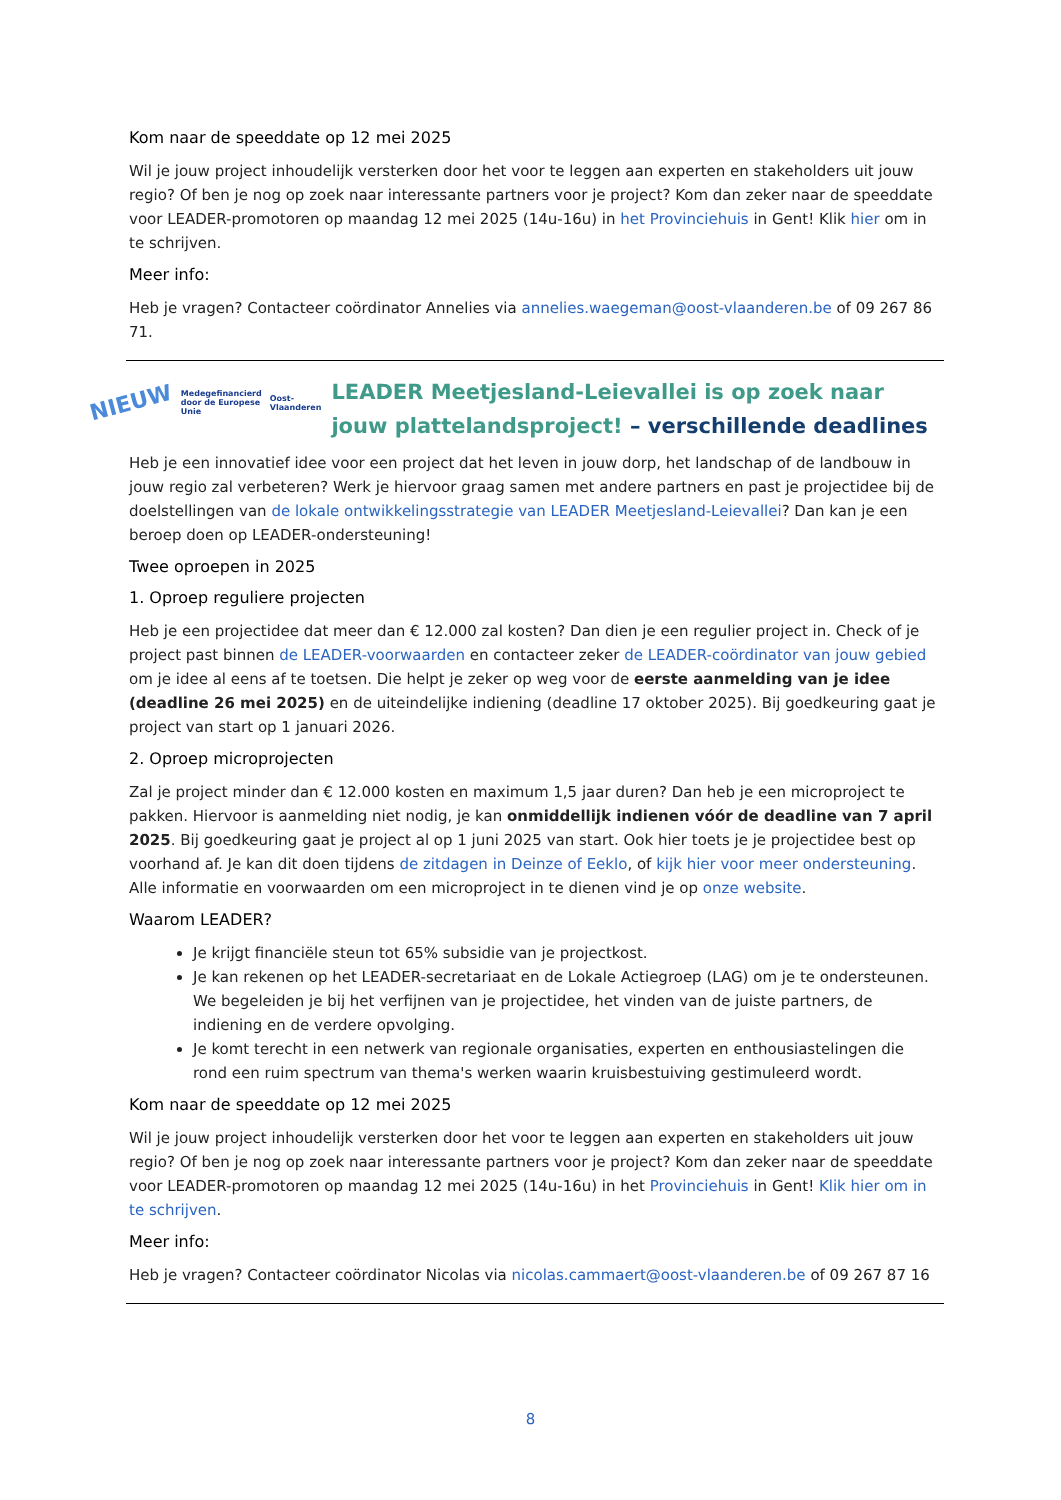Kom naar de speeddate op 12 mei 2025
Wil je jouw project inhoudelijk versterken door het voor te leggen aan experten en stakeholders uit jouw regio? Of ben je nog op zoek naar interessante partners voor je project? Kom dan zeker naar de speeddate voor LEADER-promotoren op maandag 12 mei 2025 (14u-16u) in het Provinciehuis in Gent! Klik hier om in te schrijven.
Meer info:
Heb je vragen? Contacteer coördinator Annelies via annelies.waegeman@oost-vlaanderen.be of 09 267 86 71.
NIEUW Medegefinancierd door de Europese Unie Oost-Vlaanderen
LEADER Meetjesland-Leievallei is op zoek naar jouw plattelandsproject! – verschillende deadlines
Heb je een innovatief idee voor een project dat het leven in jouw dorp, het landschap of de landbouw in jouw regio zal verbeteren? Werk je hiervoor graag samen met andere partners en past je projectidee bij de doelstellingen van de lokale ontwikkelingsstrategie van LEADER Meetjesland-Leievallei? Dan kan je een beroep doen op LEADER-ondersteuning!
Twee oproepen in 2025
1. Oproep reguliere projecten
Heb je een projectidee dat meer dan € 12.000 zal kosten? Dan dien je een regulier project in. Check of je project past binnen de LEADER-voorwaarden en contacteer zeker de LEADER-coördinator van jouw gebied om je idee al eens af te toetsen. Die helpt je zeker op weg voor de eerste aanmelding van je idee (deadline 26 mei 2025) en de uiteindelijke indiening (deadline 17 oktober 2025). Bij goedkeuring gaat je project van start op 1 januari 2026.
2. Oproep microprojecten
Zal je project minder dan € 12.000 kosten en maximum 1,5 jaar duren? Dan heb je een microproject te pakken. Hiervoor is aanmelding niet nodig, je kan onmiddellijk indienen vóór de deadline van 7 april 2025. Bij goedkeuring gaat je project al op 1 juni 2025 van start. Ook hier toets je je projectidee best op voorhand af. Je kan dit doen tijdens de zitdagen in Deinze of Eeklo, of kijk hier voor meer ondersteuning. Alle informatie en voorwaarden om een microproject in te dienen vind je op onze website.
Waarom LEADER?
Je krijgt financiële steun tot 65% subsidie van je projectkost.
Je kan rekenen op het LEADER-secretariaat en de Lokale Actiegroep (LAG) om je te ondersteunen. We begeleiden je bij het verfijnen van je projectidee, het vinden van de juiste partners, de indiening en de verdere opvolging.
Je komt terecht in een netwerk van regionale organisaties, experten en enthousiastelingen die rond een ruim spectrum van thema's werken waarin kruisbestuiving gestimuleerd wordt.
Kom naar de speeddate op 12 mei 2025
Wil je jouw project inhoudelijk versterken door het voor te leggen aan experten en stakeholders uit jouw regio? Of ben je nog op zoek naar interessante partners voor je project? Kom dan zeker naar de speeddate voor LEADER-promotoren op maandag 12 mei 2025 (14u-16u) in het Provinciehuis in Gent! Klik hier om in te schrijven.
Meer info:
Heb je vragen? Contacteer coördinator Nicolas via nicolas.cammaert@oost-vlaanderen.be of 09 267 87 16
8